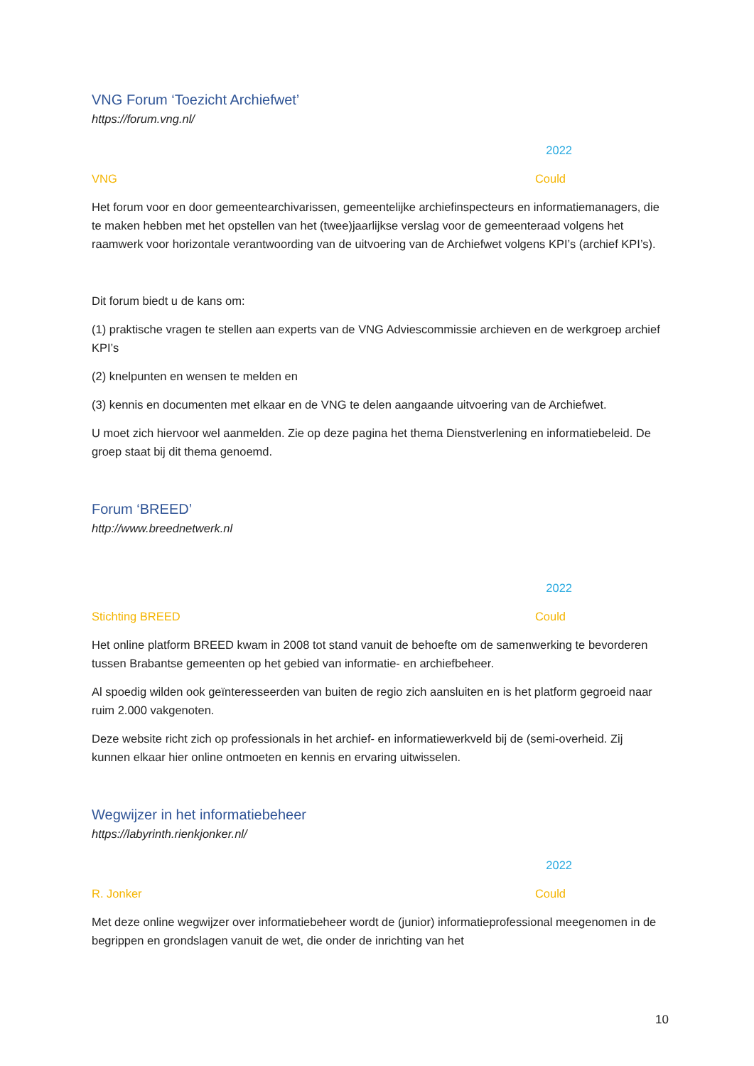VNG Forum ‘Toezicht Archiefwet’
https://forum.vng.nl/
2022
VNG Could
Het forum voor en door gemeentearchivarissen, gemeentelijke archiefinspecteurs en informatiemanagers, die te maken hebben met het opstellen van het (twee)jaarlijkse verslag voor de gemeenteraad volgens het raamwerk voor horizontale verantwoording van de uitvoering van de Archiefwet volgens KPI’s (archief KPI’s).
Dit forum biedt u de kans om:
(1) praktische vragen te stellen aan experts van de VNG Adviescommissie archieven en de werkgroep archief KPI’s
(2) knelpunten en wensen te melden en
(3) kennis en documenten met elkaar en de VNG te delen aangaande uitvoering van de Archiefwet.
U moet zich hiervoor wel aanmelden. Zie op deze pagina het thema Dienstverlening en informatiebeleid. De groep staat bij dit thema genoemd.
Forum ‘BREED’
http://www.breednetwerk.nl
2022
Stichting BREED Could
Het online platform BREED kwam in 2008 tot stand vanuit de behoefte om de samenwerking te bevorderen tussen Brabantse gemeenten op het gebied van informatie- en archiefbeheer.
Al spoedig wilden ook geïnteresseerden van buiten de regio zich aansluiten en is het platform gegroeid naar ruim 2.000 vakgenoten.
Deze website richt zich op professionals in het archief- en informatiewerkveld bij de (semi-overheid. Zij kunnen elkaar hier online ontmoeten en kennis en ervaring uitwisselen.
Wegwijzer in het informatiebeheer
https://labyrinth.rienkjonker.nl/
2022
R. Jonker Could
Met deze online wegwijzer over informatiebeheer wordt de (junior) informatieprofessional meegenomen in de begrippen en grondslagen vanuit de wet, die onder de inrichting van het
10